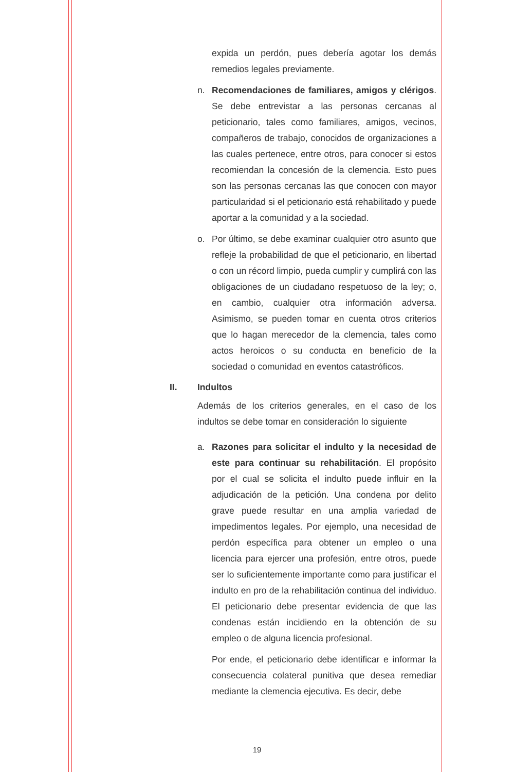expida un perdón, pues debería agotar los demás remedios legales previamente.
n. Recomendaciones de familiares, amigos y clérigos. Se debe entrevistar a las personas cercanas al peticionario, tales como familiares, amigos, vecinos, compañeros de trabajo, conocidos de organizaciones a las cuales pertenece, entre otros, para conocer si estos recomiendan la concesión de la clemencia. Esto pues son las personas cercanas las que conocen con mayor particularidad si el peticionario está rehabilitado y puede aportar a la comunidad y a la sociedad.
o. Por último, se debe examinar cualquier otro asunto que refleje la probabilidad de que el peticionario, en libertad o con un récord limpio, pueda cumplir y cumplirá con las obligaciones de un ciudadano respetuoso de la ley; o, en cambio, cualquier otra información adversa. Asimismo, se pueden tomar en cuenta otros criterios que lo hagan merecedor de la clemencia, tales como actos heroicos o su conducta en beneficio de la sociedad o comunidad en eventos catastróficos.
II. Indultos
Además de los criterios generales, en el caso de los indultos se debe tomar en consideración lo siguiente
a. Razones para solicitar el indulto y la necesidad de este para continuar su rehabilitación. El propósito por el cual se solicita el indulto puede influir en la adjudicación de la petición. Una condena por delito grave puede resultar en una amplia variedad de impedimentos legales. Por ejemplo, una necesidad de perdón específica para obtener un empleo o una licencia para ejercer una profesión, entre otros, puede ser lo suficientemente importante como para justificar el indulto en pro de la rehabilitación continua del individuo. El peticionario debe presentar evidencia de que las condenas están incidiendo en la obtención de su empleo o de alguna licencia profesional.
Por ende, el peticionario debe identificar e informar la consecuencia colateral punitiva que desea remediar mediante la clemencia ejecutiva. Es decir, debe
19